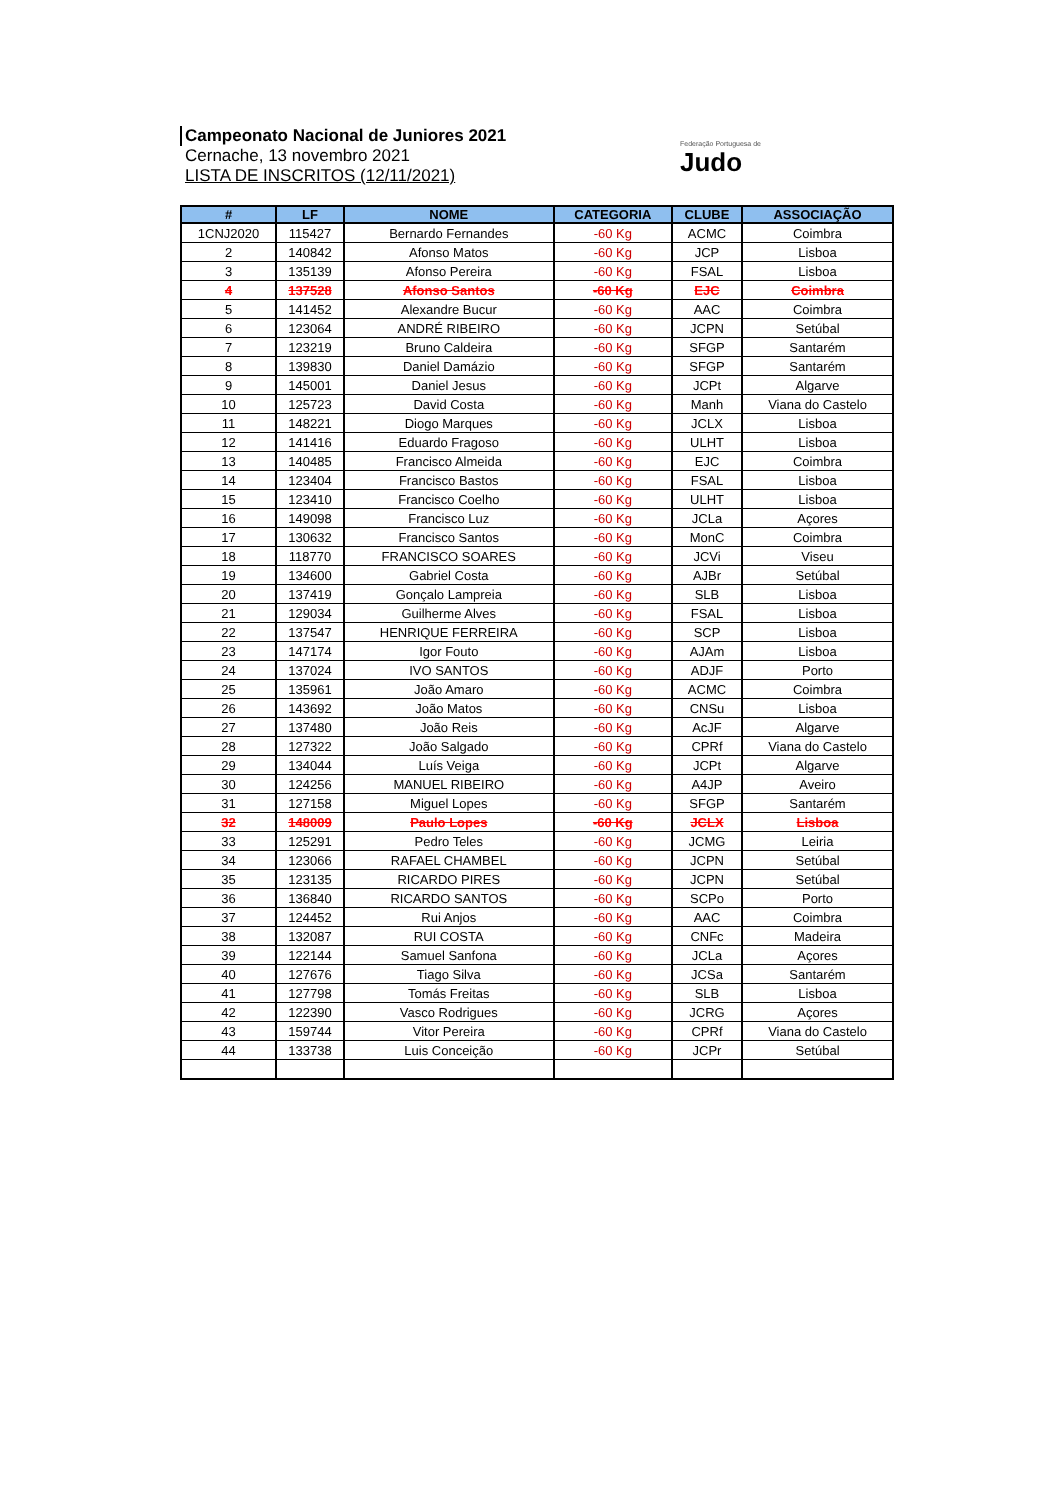Campeonato Nacional de Juniores 2021
Cernache, 13 novembro 2021
LISTA DE INSCRITOS (12/11/2021)
Federação Portuguesa de
Judo
| # | LF | NOME | CATEGORIA | CLUBE | ASSOCIAÇÃO |
| --- | --- | --- | --- | --- | --- |
| 1CNJ2020 | 115427 | Bernardo Fernandes | -60 Kg | ACMC | Coimbra |
| 2 | 140842 | Afonso Matos | -60 Kg | JCP | Lisboa |
| 3 | 135139 | Afonso Pereira | -60 Kg | FSAL | Lisboa |
| 4 | 137528 | Afonso Santos | -60 Kg | EJC | Coimbra |
| 5 | 141452 | Alexandre Bucur | -60 Kg | AAC | Coimbra |
| 6 | 123064 | ANDRÉ RIBEIRO | -60 Kg | JCPN | Setúbal |
| 7 | 123219 | Bruno Caldeira | -60 Kg | SFGP | Santarém |
| 8 | 139830 | Daniel Damázio | -60 Kg | SFGP | Santarém |
| 9 | 145001 | Daniel Jesus | -60 Kg | JCPt | Algarve |
| 10 | 125723 | David Costa | -60 Kg | Manh | Viana do Castelo |
| 11 | 148221 | Diogo Marques | -60 Kg | JCLX | Lisboa |
| 12 | 141416 | Eduardo Fragoso | -60 Kg | ULHT | Lisboa |
| 13 | 140485 | Francisco Almeida | -60 Kg | EJC | Coimbra |
| 14 | 123404 | Francisco Bastos | -60 Kg | FSAL | Lisboa |
| 15 | 123410 | Francisco Coelho | -60 Kg | ULHT | Lisboa |
| 16 | 149098 | Francisco Luz | -60 Kg | JCLa | Açores |
| 17 | 130632 | Francisco Santos | -60 Kg | MonC | Coimbra |
| 18 | 118770 | FRANCISCO SOARES | -60 Kg | JCVi | Viseu |
| 19 | 134600 | Gabriel Costa | -60 Kg | AJBr | Setúbal |
| 20 | 137419 | Gonçalo Lampreia | -60 Kg | SLB | Lisboa |
| 21 | 129034 | Guilherme Alves | -60 Kg | FSAL | Lisboa |
| 22 | 137547 | HENRIQUE FERREIRA | -60 Kg | SCP | Lisboa |
| 23 | 147174 | Igor Fouto | -60 Kg | AJAm | Lisboa |
| 24 | 137024 | IVO SANTOS | -60 Kg | ADJF | Porto |
| 25 | 135961 | João Amaro | -60 Kg | ACMC | Coimbra |
| 26 | 143692 | João Matos | -60 Kg | CNSu | Lisboa |
| 27 | 137480 | João Reis | -60 Kg | AcJF | Algarve |
| 28 | 127322 | João Salgado | -60 Kg | CPRf | Viana do Castelo |
| 29 | 134044 | Luís Veiga | -60 Kg | JCPt | Algarve |
| 30 | 124256 | MANUEL RIBEIRO | -60 Kg | A4JP | Aveiro |
| 31 | 127158 | Miguel Lopes | -60 Kg | SFGP | Santarém |
| 32 | 148009 | Paulo Lopes | -60 Kg | JCLX | Lisboa |
| 33 | 125291 | Pedro Teles | -60 Kg | JCMG | Leiria |
| 34 | 123066 | RAFAEL CHAMBEL | -60 Kg | JCPN | Setúbal |
| 35 | 123135 | RICARDO PIRES | -60 Kg | JCPN | Setúbal |
| 36 | 136840 | RICARDO SANTOS | -60 Kg | SCPo | Porto |
| 37 | 124452 | Rui Anjos | -60 Kg | AAC | Coimbra |
| 38 | 132087 | RUI COSTA | -60 Kg | CNFc | Madeira |
| 39 | 122144 | Samuel Sanfona | -60 Kg | JCLa | Açores |
| 40 | 127676 | Tiago Silva | -60 Kg | JCSa | Santarém |
| 41 | 127798 | Tomás Freitas | -60 Kg | SLB | Lisboa |
| 42 | 122390 | Vasco Rodrigues | -60 Kg | JCRG | Açores |
| 43 | 159744 | Vitor Pereira | -60 Kg | CPRf | Viana do Castelo |
| 44 | 133738 | Luis Conceição | -60 Kg | JCPr | Setúbal |